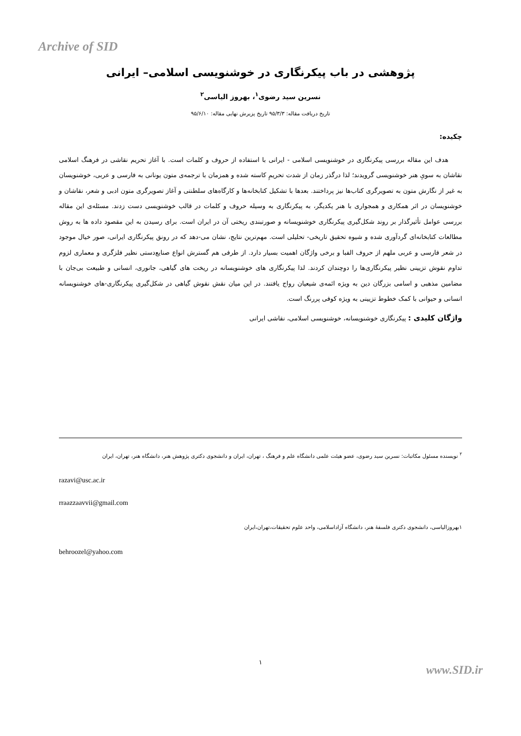Archive of SID
پژوهشی در باب پیکرنگاری در خوشنویسی اسلامی– ایرانی
نسرین سید رضوی<sup>۱</sup>، بهروز الیاسی<sup>۲</sup>
تاریخ دریافت مقاله: ۹۵/۳/۳ تاریخ پزیرش نهایی مقاله: ۹۵/۶/۱۰
چکیده:
هدف این مقاله بررسی پیکرنگاری در خوشنویسی اسلامی - ایرانی با استفاده از حروف و کلمات است. با آغاز تحریم نقاشی در فرهنگ اسلامی نقاشان به سویِ هنر خوشنویسی گرویدند؛ لذا درگذر زمان از شدت تحریمِ کاسته شده و همزمان با ترجمه‌ی متون یونانی به فارسی و عربی، خوشنویسان به غیر از نگارش متون به تصویرگری کتاب‌ها نیز پرداختند. بعدها با تشکیل کتابخانه‌ها و کارگاه‌های سلطنتی و آغاز تصویرگری متون ادبی و شعر، نقاشان و خوشنویسان در اثر همکاری و همجواری با هنر یکدیگر، به پیکرنگاری به وسیله حروف و کلمات در قالب خوشنویسی دست زدند. مسئله‌ی این مقاله بررسی عوامل تأثیرگذار بر روند شکل‌گیری پیکرنگاری خوشنویسانه و صورتبندی ریختی آن در ایران است. برای رسیدن به این مقصود داده ها به روش مطالعات کتابخانه‌ای گردآوری شده و شیوه تحقیق تاریخی- تحلیلی است. مهم‌ترین نتایج، نشان می-دهد که در رونق پیکرنگاری ایرانی، صور خیال موجود در شعر فارسی و عربی ملهم از حروف الفبا و برخی واژگان اهمیت بسیار دارد. از طرفی هم گسترش انواع صنایع‌دستی نظیر فلزگری و معماری لزوم تداوم نقوش تزیینی نظیر پیکرنگاری‌ها را دوچندان کردند. لذا پیکرنگاری های خوشنویسانه در ریخت های گیاهی، جانوری، انسانی و طبیعت بی‌جان با مضامین مذهبی و اسامی بزرگان دین به ویژه ائمه‌ی شیعیان رواج یافتند. در این میان نقش نقوش گیاهی در شکل‌گیری پیکرنگاری-های خوشنویسانه انسانی و حیوانی با کمک خطوط تزیینی به ویژه کوفی پررنگ است.
واژگان کلیدی : پیکرنگاری خوشنویسانه، خوشنویسی اسلامی، نقاشی ایرانی
<sup>۲</sup> نویسنده مسئول مکاتبات: نسرین سید رضوی، عضو هیئت علمی دانشگاه علم و فرهنگ ، تهران، ایران و دانشجوی دکتری پژوهش هنر، دانشگاه هنر، تهران، ایران
razavi@usc.ac.ir
rraazzaavvii@gmail.com
۱بهروزالیاسی، دانشجوی دکتری فلسفهٔ هنر، دانشگاه آزاداسلامی، واحد علوم تحقیقات،تهران،ایران
behroozel@yahoo.com
۱
www.SID.ir